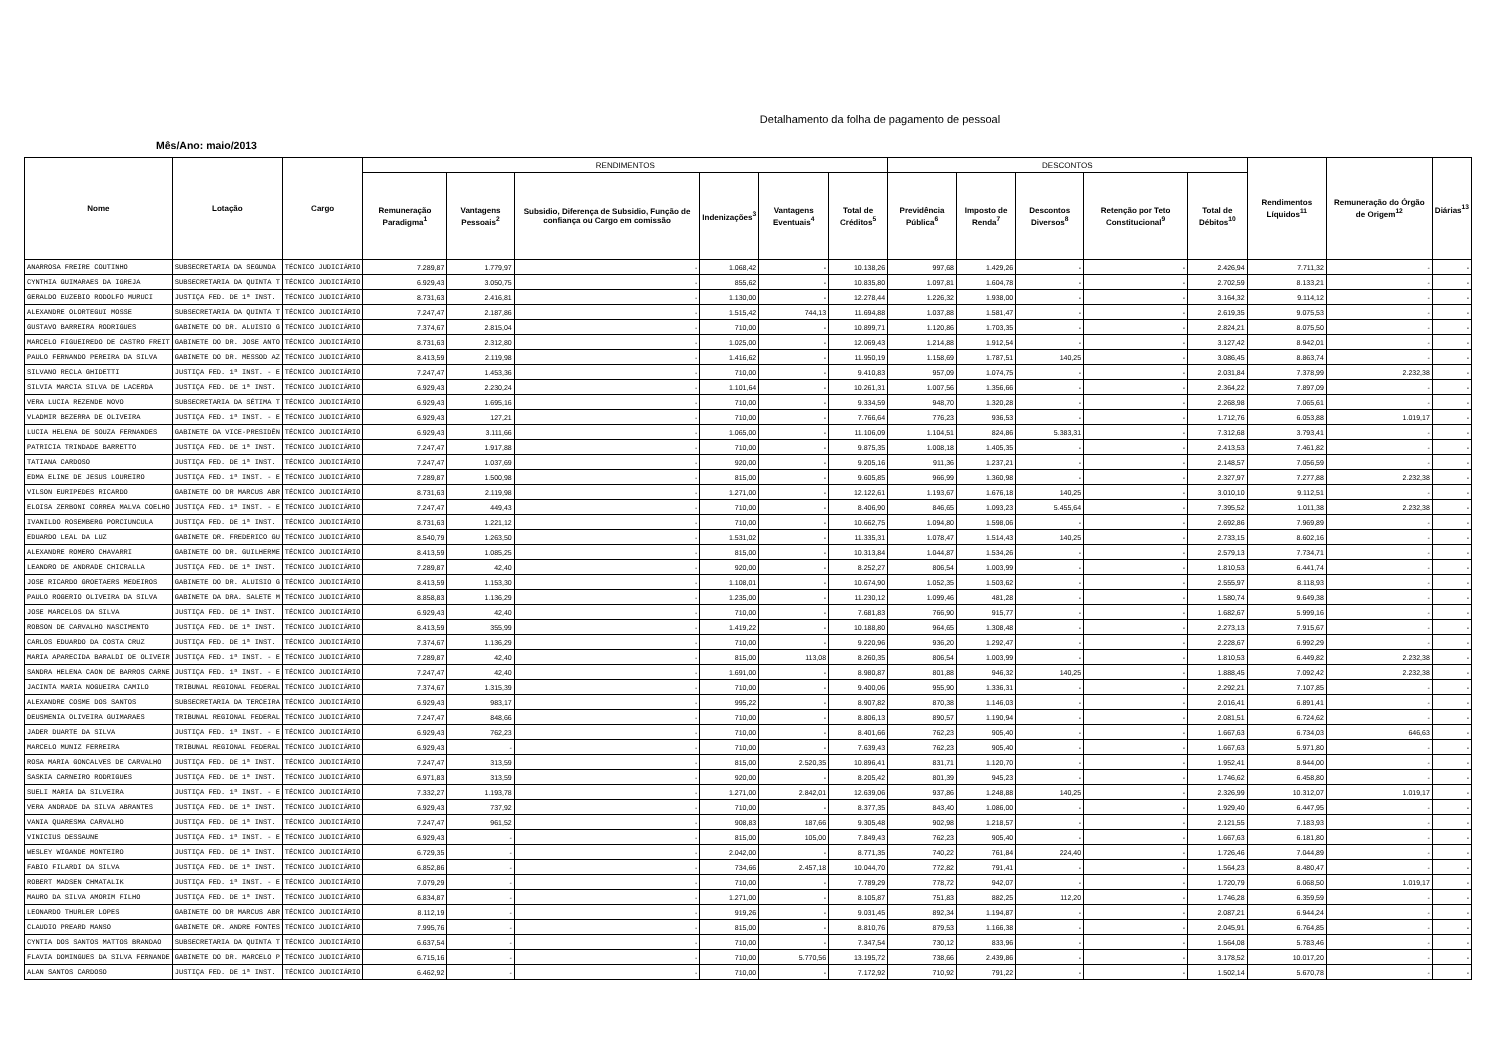Detalhamento da folha de pagamento de pessoal
Mês/Ano: maio/2013
| Nome | Lotação | Cargo | RENDIMENTOS | | | | | | DESCONTOS | | | | | Rendimentos Líquidos<sup>11</sup> | Remuneração do Órgão de Origem<sup>12</sup> | Diárias<sup>13</sup> |
| --- | --- | --- | --- | --- | --- | --- | --- | --- | --- | --- | --- | --- | --- | --- | --- | --- |
| | | | Remuneração Paradigma<sup>1</sup> | Vantagens Pessoais<sup>2</sup> | Subsidio, Diferença de Subsidio, Função de confiança ou Cargo em comissão | Indenizações<sup>3</sup> | Vantagens Eventuais<sup>4</sup> | Total de Créditos<sup>5</sup> | Previdência Pública<sup>6</sup> | Imposto de Renda<sup>7</sup> | Descontos Diversos<sup>8</sup> | Retenção por Teto Constitucional<sup>9</sup> | Total de Débitos<sup>10</sup> | | | |
| ANARROSA FREIRE COUTINHO | SUBSECRETARIA DA SEGUNDA | TÉCNICO JUDICIÁRIO | 7.289,87 | 1.779,97 | - | 1.068,42 | - | 10.138,26 | 997,68 | 1.429,26 | - | - | 2.426,94 | 7.711,32 | - | - |
| CYNTHIA GUIMARAES DA IGREJA | SUBSECRETARIA DA QUINTA T | TÉCNICO JUDICIÁRIO | 6.929,43 | 3.050,75 | - | 855,62 | - | 10.835,80 | 1.097,81 | 1.604,78 | - | - | 2.702,59 | 8.133,21 | - | - |
| GERALDO EUZEBIO RODOLFO MURUCI | JUSTIÇA FED. DE 1ª INST. | TÉCNICO JUDICIÁRIO | 8.731,63 | 2.416,81 | - | 1.130,00 | - | 12.278,44 | 1.226,32 | 1.938,00 | - | - | 3.164,32 | 9.114,12 | - | - |
| ALEXANDRE OLORTEGUI MOSSE | SUBSECRETARIA DA QUINTA T | TÉCNICO JUDICIÁRIO | 7.247,47 | 2.187,86 | - | 1.515,42 | 744,13 | 11.694,88 | 1.037,88 | 1.581,47 | - | - | 2.619,35 | 9.075,53 | - | - |
| GUSTAVO BARREIRA RODRIGUES | GABINETE DO DR. ALUISIO G | TÉCNICO JUDICIÁRIO | 7.374,67 | 2.815,04 | - | 710,00 | - | 10.899,71 | 1.120,86 | 1.703,35 | - | - | 2.824,21 | 8.075,50 | - | - |
| MARCELO FIGUEIREDO DE CASTRO FREIT | GABINETE DO DR. JOSE ANTO | TÉCNICO JUDICIÁRIO | 8.731,63 | 2.312,80 | - | 1.025,00 | - | 12.069,43 | 1.214,88 | 1.912,54 | - | - | 3.127,42 | 8.942,01 | - | - |
| PAULO FERNANDO PEREIRA DA SILVA | GABINETE DO DR. MESSOD AZ | TÉCNICO JUDICIÁRIO | 8.413,59 | 2.119,98 | - | 1.416,62 | - | 11.950,19 | 1.158,69 | 1.787,51 | 140,25 | - | 3.086,45 | 8.863,74 | - | - |
| SILVANO RECLA GHIDETTI | JUSTIÇA FED. 1ª INST. - E | TÉCNICO JUDICIÁRIO | 7.247,47 | 1.453,36 | - | 710,00 | - | 9.410,83 | 957,09 | 1.074,75 | - | - | 2.031,84 | 7.378,99 | 2.232,38 | - |
| SILVIA MARCIA SILVA DE LACERDA | JUSTIÇA FED. DE 1ª INST. | TÉCNICO JUDICIÁRIO | 6.929,43 | 2.230,24 | - | 1.101,64 | - | 10.261,31 | 1.007,56 | 1.356,66 | - | - | 2.364,22 | 7.897,09 | - | - |
| VERA LUCIA REZENDE NOVO | SUBSECRETARIA DA SÉTIMA T | TÉCNICO JUDICIÁRIO | 6.929,43 | 1.695,16 | - | 710,00 | - | 9.334,59 | 948,70 | 1.320,28 | - | - | 2.268,98 | 7.065,61 | - | - |
| VLADMIR BEZERRA DE OLIVEIRA | JUSTIÇA FED. 1ª INST. - E | TÉCNICO JUDICIÁRIO | 6.929,43 | 127,21 | - | 710,00 | - | 7.766,64 | 776,23 | 936,53 | - | - | 1.712,76 | 6.053,88 | 1.019,17 | - |
| LUCIA HELENA DE SOUZA FERNANDES | GABINETE DA VICE-PRESIDÊN | TÉCNICO JUDICIÁRIO | 6.929,43 | 3.111,66 | - | 1.065,00 | - | 11.106,09 | 1.104,51 | 824,86 | 5.383,31 | - | 7.312,68 | 3.793,41 | - | - |
| PATRICIA TRINDADE BARRETTO | JUSTIÇA FED. DE 1ª INST. | TÉCNICO JUDICIÁRIO | 7.247,47 | 1.917,88 | - | 710,00 | - | 9.875,35 | 1.008,18 | 1.405,35 | - | - | 2.413,53 | 7.461,82 | - | - |
| TATIANA CARDOSO | JUSTIÇA FED. DE 1ª INST. | TÉCNICO JUDICIÁRIO | 7.247,47 | 1.037,69 | - | 920,00 | - | 9.205,16 | 911,36 | 1.237,21 | - | - | 2.148,57 | 7.056,59 | - | - |
| EDMA ELINE DE JESUS LOUREIRO | JUSTIÇA FED. 1ª INST. - E | TÉCNICO JUDICIÁRIO | 7.289,87 | 1.500,98 | - | 815,00 | - | 9.605,85 | 966,99 | 1.360,98 | - | - | 2.327,97 | 7.277,88 | 2.232,38 | - |
| VILSON EURIPEDES RICARDO | GABINETE DO DR MARCUS ABR | TÉCNICO JUDICIÁRIO | 8.731,63 | 2.119,98 | - | 1.271,00 | - | 12.122,61 | 1.193,67 | 1.676,18 | 140,25 | - | 3.010,10 | 9.112,51 | - | - |
| ELOISA ZERBONI CORREA MALVA COELHO | JUSTIÇA FED. 1ª INST. - E | TÉCNICO JUDICIÁRIO | 7.247,47 | 449,43 | - | 710,00 | - | 8.406,90 | 846,65 | 1.093,23 | 5.455,64 | - | 7.395,52 | 1.011,38 | 2.232,38 | - |
| IVANILDO ROSEMBERG PORCIUNCULA | JUSTIÇA FED. DE 1ª INST. | TÉCNICO JUDICIÁRIO | 8.731,63 | 1.221,12 | - | 710,00 | - | 10.662,75 | 1.094,80 | 1.598,06 | - | - | 2.692,86 | 7.969,89 | - | - |
| EDUARDO LEAL DA LUZ | GABINETE DR. FREDERICO GU | TÉCNICO JUDICIÁRIO | 8.540,79 | 1.263,50 | - | 1.531,02 | - | 11.335,31 | 1.078,47 | 1.514,43 | 140,25 | - | 2.733,15 | 8.602,16 | - | - |
| ALEXANDRE ROMERO CHAVARRI | GABINETE DO DR. GUILHERME | TÉCNICO JUDICIÁRIO | 8.413,59 | 1.085,25 | - | 815,00 | - | 10.313,84 | 1.044,87 | 1.534,26 | - | - | 2.579,13 | 7.734,71 | - | - |
| LEANDRO DE ANDRADE CHICRALLA | JUSTIÇA FED. DE 1ª INST. | TÉCNICO JUDICIÁRIO | 7.289,87 | 42,40 | - | 920,00 | - | 8.252,27 | 806,54 | 1.003,99 | - | - | 1.810,53 | 6.441,74 | - | - |
| JOSE RICARDO GROETAERS MEDEIROS | GABINETE DO DR. ALUISIO G | TÉCNICO JUDICIÁRIO | 8.413,59 | 1.153,30 | - | 1.108,01 | - | 10.674,90 | 1.052,35 | 1.503,62 | - | - | 2.555,97 | 8.118,93 | - | - |
| PAULO ROGERIO OLIVEIRA DA SILVA | GABINETE DA DRA. SALETE M | TÉCNICO JUDICIÁRIO | 8.858,83 | 1.136,29 | - | 1.235,00 | - | 11.230,12 | 1.099,46 | 481,28 | - | - | 1.580,74 | 9.649,38 | - | - |
| JOSE MARCELOS DA SILVA | JUSTIÇA FED. DE 1ª INST. | TÉCNICO JUDICIÁRIO | 6.929,43 | 42,40 | - | 710,00 | - | 7.681,83 | 766,90 | 915,77 | - | - | 1.682,67 | 5.999,16 | - | - |
| ROBSON DE CARVALHO NASCIMENTO | JUSTIÇA FED. DE 1ª INST. | TÉCNICO JUDICIÁRIO | 8.413,59 | 355,99 | - | 1.419,22 | - | 10.188,80 | 964,65 | 1.308,48 | - | - | 2.273,13 | 7.915,67 | - | - |
| CARLOS EDUARDO DA COSTA CRUZ | JUSTIÇA FED. DE 1ª INST. | TÉCNICO JUDICIÁRIO | 7.374,67 | 1.136,29 | - | 710,00 | - | 9.220,96 | 936,20 | 1.292,47 | - | - | 2.228,67 | 6.992,29 | - | - |
| MARIA APARECIDA BARALDI DE OLIVEIR | JUSTIÇA FED. 1ª INST. - E | TÉCNICO JUDICIÁRIO | 7.289,87 | 42,40 | - | 815,00 | 113,08 | 8.260,35 | 806,54 | 1.003,99 | - | - | 1.810,53 | 6.449,82 | 2.232,38 | - |
| SANDRA HELENA CAON DE BARROS CARNE | JUSTIÇA FED. 1ª INST. - E | TÉCNICO JUDICIÁRIO | 7.247,47 | 42,40 | - | 1.691,00 | - | 8.980,87 | 801,88 | 946,32 | 140,25 | - | 1.888,45 | 7.092,42 | 2.232,38 | - |
| JACINTA MARIA NOGUEIRA CAMILO | TRIBUNAL REGIONAL FEDERAL | TÉCNICO JUDICIÁRIO | 7.374,67 | 1.315,39 | - | 710,00 | - | 9.400,06 | 955,90 | 1.336,31 | - | - | 2.292,21 | 7.107,85 | - | - |
| ALEXANDRE COSME DOS SANTOS | SUBSECRETARIA DA TERCEIRA | TÉCNICO JUDICIÁRIO | 6.929,43 | 983,17 | - | 995,22 | - | 8.907,82 | 870,38 | 1.146,03 | - | - | 2.016,41 | 6.891,41 | - | - |
| DEUSMENIA OLIVEIRA GUIMARAES | TRIBUNAL REGIONAL FEDERAL | TÉCNICO JUDICIÁRIO | 7.247,47 | 848,66 | - | 710,00 | - | 8.806,13 | 890,57 | 1.190,94 | - | - | 2.081,51 | 6.724,62 | - | - |
| JADER DUARTE DA SILVA | JUSTIÇA FED. 1ª INST. - E | TÉCNICO JUDICIÁRIO | 6.929,43 | 762,23 | - | 710,00 | - | 8.401,66 | 762,23 | 905,40 | - | - | 1.667,63 | 6.734,03 | 646,63 | - |
| MARCELO MUNIZ FERREIRA | TRIBUNAL REGIONAL FEDERAL | TÉCNICO JUDICIÁRIO | 6.929,43 | - | - | 710,00 | - | 7.639,43 | 762,23 | 905,40 | - | - | 1.667,63 | 5.971,80 | - | - |
| ROSA MARIA GONCALVES DE CARVALHO | JUSTIÇA FED. DE 1ª INST. | TÉCNICO JUDICIÁRIO | 7.247,47 | 313,59 | - | 815,00 | 2.520,35 | 10.896,41 | 831,71 | 1.120,70 | - | - | 1.952,41 | 8.944,00 | - | - |
| SASKIA CARNEIRO RODRIGUES | JUSTIÇA FED. DE 1ª INST. | TÉCNICO JUDICIÁRIO | 6.971,83 | 313,59 | - | 920,00 | - | 8.205,42 | 801,39 | 945,23 | - | - | 1.746,62 | 6.458,80 | - | - |
| SUELI MARIA DA SILVEIRA | JUSTIÇA FED. 1ª INST. - E | TÉCNICO JUDICIÁRIO | 7.332,27 | 1.193,78 | - | 1.271,00 | 2.842,01 | 12.639,06 | 937,86 | 1.248,88 | 140,25 | - | 2.326,99 | 10.312,07 | 1.019,17 | - |
| VERA ANDRADE DA SILVA ABRANTES | JUSTIÇA FED. DE 1ª INST. | TÉCNICO JUDICIÁRIO | 6.929,43 | 737,92 | - | 710,00 | - | 8.377,35 | 843,40 | 1.086,00 | - | - | 1.929,40 | 6.447,95 | - | - |
| VANIA QUARESMA CARVALHO | JUSTIÇA FED. DE 1ª INST. | TÉCNICO JUDICIÁRIO | 7.247,47 | 961,52 | - | 908,83 | 187,66 | 9.305,48 | 902,98 | 1.218,57 | - | - | 2.121,55 | 7.183,93 | - | - |
| VINICIUS DESSAUNE | JUSTIÇA FED. 1ª INST. - E | TÉCNICO JUDICIÁRIO | 6.929,43 | - | - | 815,00 | 105,00 | 7.849,43 | 762,23 | 905,40 | - | - | 1.667,63 | 6.181,80 | - | - |
| WESLEY WIGANDE MONTEIRO | JUSTIÇA FED. DE 1ª INST. | TÉCNICO JUDICIÁRIO | 6.729,35 | - | - | 2.042,00 | - | 8.771,35 | 740,22 | 761,84 | 224,40 | - | 1.726,46 | 7.044,89 | - | - |
| FABIO FILARDI DA SILVA | JUSTIÇA FED. DE 1ª INST. | TÉCNICO JUDICIÁRIO | 6.852,86 | - | - | 734,66 | 2.457,18 | 10.044,70 | 772,82 | 791,41 | - | - | 1.564,23 | 8.480,47 | - | - |
| ROBERT MADSEN CHMATALIK | JUSTIÇA FED. 1ª INST. - E | TÉCNICO JUDICIÁRIO | 7.079,29 | - | - | 710,00 | - | 7.789,29 | 778,72 | 942,07 | - | - | 1.720,79 | 6.068,50 | 1.019,17 | - |
| MAURO DA SILVA AMORIM FILHO | JUSTIÇA FED. DE 1ª INST. | TÉCNICO JUDICIÁRIO | 6.834,87 | - | - | 1.271,00 | - | 8.105,87 | 751,83 | 882,25 | 112,20 | - | 1.746,28 | 6.359,59 | - | - |
| LEONARDO THURLER LOPES | GABINETE DO DR MARCUS ABR | TÉCNICO JUDICIÁRIO | 8.112,19 | - | - | 919,26 | - | 9.031,45 | 892,34 | 1.194,87 | - | - | 2.087,21 | 6.944,24 | - | - |
| CLAUDIO PREARD MANSO | GABINETE DR. ANDRE FONTES | TÉCNICO JUDICIÁRIO | 7.995,76 | - | - | 815,00 | - | 8.810,76 | 879,53 | 1.166,38 | - | - | 2.045,91 | 6.764,85 | - | - |
| CYNTIA DOS SANTOS MATTOS BRANDAO | SUBSECRETARIA DA QUINTA T | TÉCNICO JUDICIÁRIO | 6.637,54 | - | - | 710,00 | - | 7.347,54 | 730,12 | 833,96 | - | - | 1.564,08 | 5.783,46 | - | - |
| FLAVIA DOMINGUES DA SILVA FERNANDE | GABINETE DO DR. MARCELO P | TÉCNICO JUDICIÁRIO | 6.715,16 | - | - | 710,00 | 5.770,56 | 13.195,72 | 738,66 | 2.439,86 | - | - | 3.178,52 | 10.017,20 | - | - |
| ALAN SANTOS CARDOSO | JUSTIÇA FED. DE 1ª INST. | TÉCNICO JUDICIÁRIO | 6.462,92 | - | - | 710,00 | - | 7.172,92 | 710,92 | 791,22 | - | - | 1.502,14 | 5.670,78 | - | - |